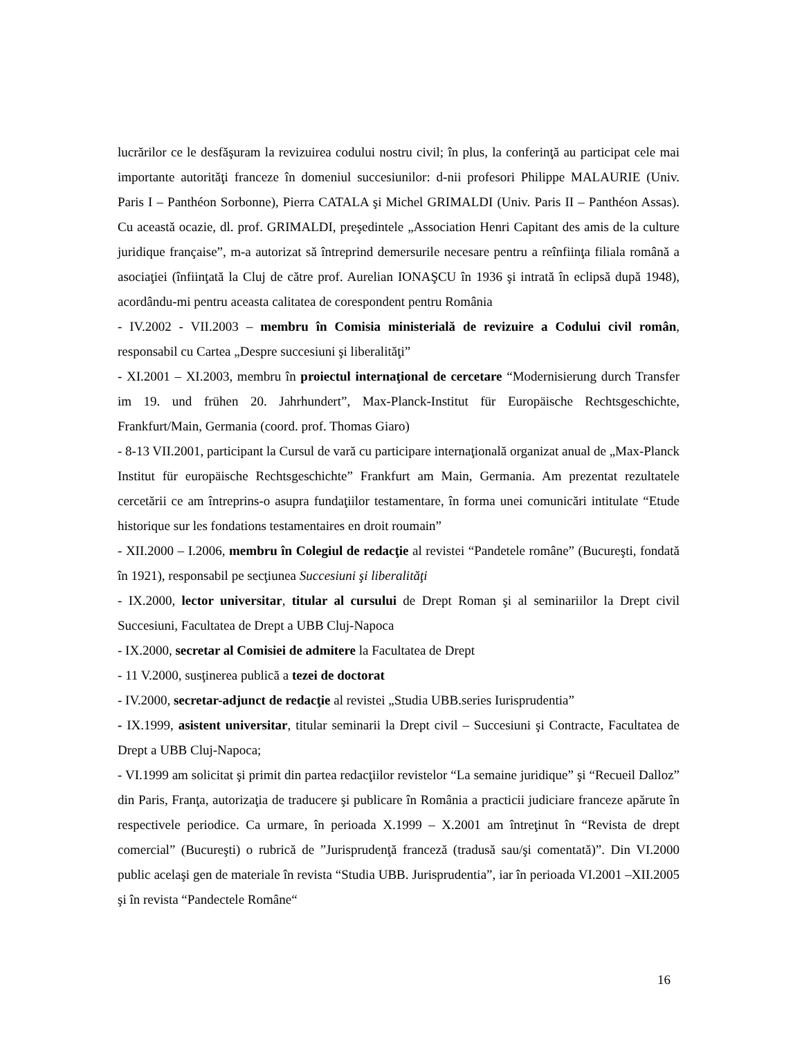lucrărilor ce le desfăşuram la revizuirea codului nostru civil; în plus, la conferinţă au participat cele mai importante autorităţi franceze în domeniul succesiunilor: d-nii profesori Philippe MALAURIE (Univ. Paris I – Panthéon Sorbonne), Pierra CATALA şi Michel GRIMALDI (Univ. Paris II – Panthéon Assas). Cu această ocazie, dl. prof. GRIMALDI, preşedintele „Association Henri Capitant des amis de la culture juridique française”, m-a autorizat să întreprind demersurile necesare pentru a reînfiinţa filiala română a asociaţiei (înfiinţată la Cluj de către prof. Aurelian IONAŞCU în 1936 şi intrată în eclipsă după 1948), acordându-mi pentru aceasta calitatea de corespondent pentru România
- IV.2002 - VII.2003 – membru în Comisia ministerială de revizuire a Codului civil român, responsabil cu Cartea „Despre succesiuni şi liberalităţi”
- XI.2001 – XI.2003, membru în proiectul internaţional de cercetare “Modernisierung durch Transfer im 19. und frühen 20. Jahrhundert”, Max-Planck-Institut für Europäische Rechtsgeschichte, Frankfurt/Main, Germania (coord. prof. Thomas Giaro)
- 8-13 VII.2001, participant la Cursul de vară cu participare internaţională organizat anual de „Max-Planck Institut für europäische Rechtsgeschichte” Frankfurt am Main, Germania. Am prezentat rezultatele cercetării ce am întreprins-o asupra fundaţiilor testamentare, în forma unei comunicări intitulate “Etude historique sur les fondations testamentaires en droit roumain”
- XII.2000 – I.2006, membru în Colegiul de redacţie al revistei “Pandetele române” (Bucureşti, fondată în 1921), responsabil pe secţiunea Succesiuni şi liberalităţi
- IX.2000, lector universitar, titular al cursului de Drept Roman şi al seminariilor la Drept civil Succesiuni, Facultatea de Drept a UBB Cluj-Napoca
- IX.2000, secretar al Comisiei de admitere la Facultatea de Drept
- 11 V.2000, susţinerea publică a tezei de doctorat
- IV.2000, secretar-adjunct de redacţie al revistei „Studia UBB.series Iurisprudentia”
- IX.1999, asistent universitar, titular seminarii la Drept civil – Succesiuni şi Contracte, Facultatea de Drept a UBB Cluj-Napoca;
- VI.1999 am solicitat şi primit din partea redacţiilor revistelor “La semaine juridique” şi “Recueil Dalloz” din Paris, Franţa, autorizaţia de traducere şi publicare în România a practicii judiciare franceze apărute în respectivele periodice. Ca urmare, în perioada X.1999 – X.2001 am întreţinut în “Revista de drept comercial” (Bucureşti) o rubrică de ”Jurisprudenţă franceză (tradusă sau/şi comentată)”. Din VI.2000 public acelaşi gen de materiale în revista “Studia UBB. Jurisprudentia”, iar în perioada VI.2001 –XII.2005 şi în revista “Pandectele Române“
16